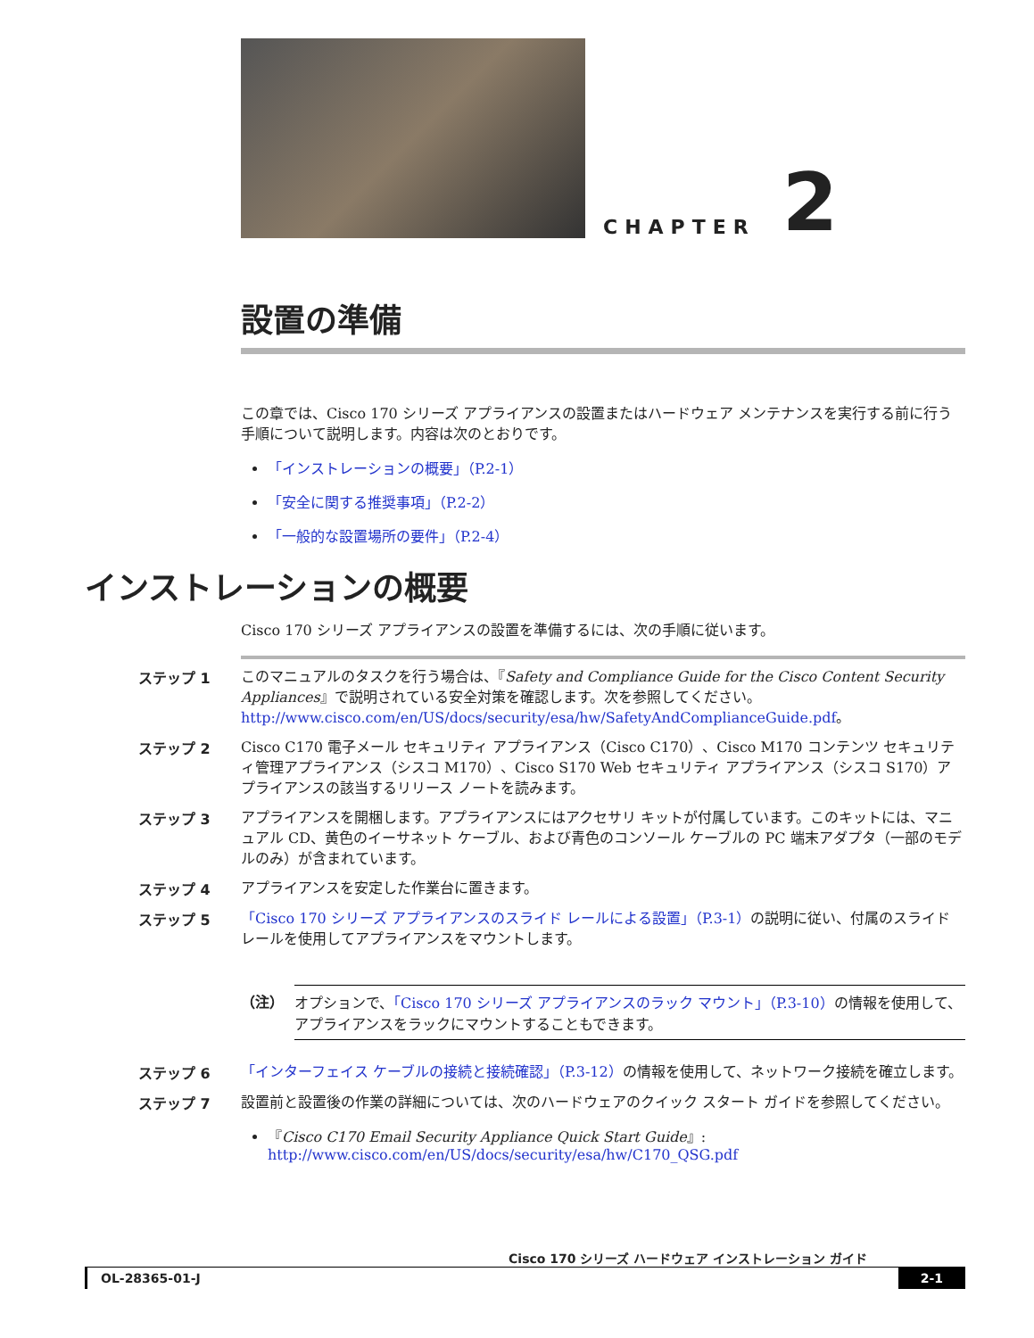CHAPTER 2
設置の準備
この章では、Cisco 170 シリーズ アプライアンスの設置またはハードウェア メンテナンスを実行する前に行う手順について説明します。内容は次のとおりです。
「インストレーションの概要」（P.2-1）
「安全に関する推奨事項」（P.2-2）
「一般的な設置場所の要件」（P.2-4）
インストレーションの概要
Cisco 170 シリーズ アプライアンスの設置を準備するには、次の手順に従います。
ステップ 1
このマニュアルのタスクを行う場合は、『Safety and Compliance Guide for the Cisco Content Security Appliances』で説明されている安全対策を確認します。次を参照してください。http://www.cisco.com/en/US/docs/security/esa/hw/SafetyAndComplianceGuide.pdf。
ステップ 2
Cisco C170 電子メール セキュリティ アプライアンス（Cisco C170）、Cisco M170 コンテンツ セキュリティ管理アプライアンス（シスコ M170）、Cisco S170 Web セキュリティ アプライアンス（シスコ S170）アプライアンスの該当するリリース ノートを読みます。
ステップ 3
アプライアンスを開梱します。アプライアンスにはアクセサリ キットが付属しています。このキットには、マニュアル CD、黄色のイーサネット ケーブル、および青色のコンソール ケーブルの PC 端末アダプタ（一部のモデルのみ）が含まれています。
ステップ 4
アプライアンスを安定した作業台に置きます。
ステップ 5
「Cisco 170 シリーズ アプライアンスのスライド レールによる設置」（P.3-1）の説明に従い、付属のスライド レールを使用してアプライアンスをマウントします。
（注） オプションで、「Cisco 170 シリーズ アプライアンスのラック マウント」（P.3-10）の情報を使用して、アプライアンスをラックにマウントすることもできます。
ステップ 6
「インターフェイス ケーブルの接続と接続確認」（P.3-12）の情報を使用して、ネットワーク接続を確立します。
ステップ 7
設置前と設置後の作業の詳細については、次のハードウェアのクイック スタート ガイドを参照してください。
『Cisco C170 Email Security Appliance Quick Start Guide』:
http://www.cisco.com/en/US/docs/security/esa/hw/C170_QSG.pdf
Cisco 170 シリーズ ハードウェア インストレーション ガイド
OL-28365-01-J 2-1